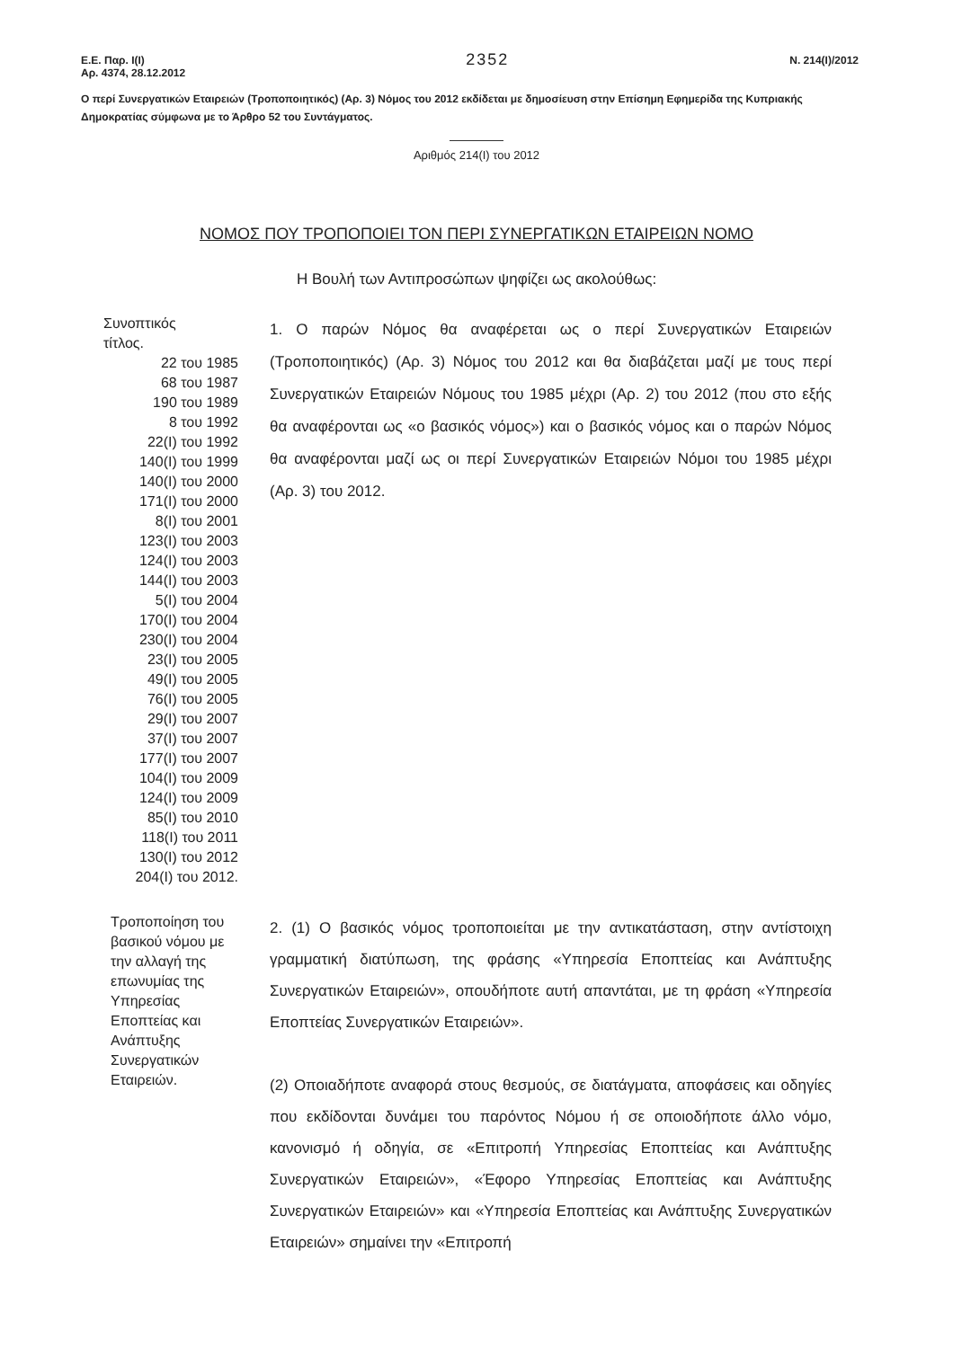Ε.Ε. Παρ. Ι(Ι)
Αρ. 4374, 28.12.2012
2352
Ν. 214(Ι)/2012
Ο περί Συνεργατικών Εταιρειών (Τροποποιητικός) (Αρ. 3) Νόμος του 2012 εκδίδεται με δημοσίευση στην Επίσημη Εφημερίδα της Κυπριακής Δημοκρατίας σύμφωνα με το Άρθρο 52 του Συντάγματος.
Αριθμός 214(Ι) του 2012
ΝΟΜΟΣ ΠΟΥ ΤΡΟΠΟΠΟΙΕΙ ΤΟΝ ΠΕΡΙ ΣΥΝΕΡΓΑΤΙΚΩΝ ΕΤΑΙΡΕΙΩΝ ΝΟΜΟ
Η Βουλή των Αντιπροσώπων ψηφίζει ως ακολούθως:
Συνοπτικός
τίτλος.
22 του 1985
68 του 1987
190 του 1989
8 του 1992
22(Ι) του 1992
140(Ι) του 1999
140(Ι) του 2000
171(Ι) του 2000
8(Ι) του 2001
123(Ι) του 2003
124(Ι) του 2003
144(Ι) του 2003
5(Ι) του 2004
170(Ι) του 2004
230(Ι) του 2004
23(Ι) του 2005
49(Ι) του 2005
76(Ι) του 2005
29(Ι) του 2007
37(Ι) του 2007
177(Ι) του 2007
104(Ι) του 2009
124(Ι) του 2009
85(Ι) του 2010
118(Ι) του 2011
130(Ι) του 2012
204(Ι) του 2012.
1. Ο παρών Νόμος θα αναφέρεται ως ο περί Συνεργατικών Εταιρειών (Τροποποιητικός) (Αρ. 3) Νόμος του 2012 και θα διαβάζεται μαζί με τους περί Συνεργατικών Εταιρειών Νόμους του 1985 μέχρι (Αρ. 2) του 2012 (που στο εξής θα αναφέρονται ως «ο βασικός νόμος») και ο βασικός νόμος και ο παρών Νόμος θα αναφέρονται μαζί ως οι περί Συνεργατικών Εταιρειών Νόμοι του 1985 μέχρι (Αρ. 3) του 2012.
Τροποποίηση του βασικού νόμου με την αλλαγή της επωνυμίας της Υπηρεσίας Εποπτείας και Ανάπτυξης Συνεργατικών Εταιρειών.
2. (1) Ο βασικός νόμος τροποποιείται με την αντικατάσταση, στην αντίστοιχη γραμματική διατύπωση, της φράσης «Υπηρεσία Εποπτείας και Ανάπτυξης Συνεργατικών Εταιρειών», οπουδήποτε αυτή απαντάται, με τη φράση «Υπηρεσία Εποπτείας Συνεργατικών Εταιρειών».
(2) Οποιαδήποτε αναφορά στους θεσμούς, σε διατάγματα, αποφάσεις και οδηγίες που εκδίδονται δυνάμει του παρόντος Νόμου ή σε οποιοδήποτε άλλο νόμο, κανονισμό ή οδηγία, σε «Επιτροπή Υπηρεσίας Εποπτείας και Ανάπτυξης Συνεργατικών Εταιρειών», «Έφορο Υπηρεσίας Εποπτείας και Ανάπτυξης Συνεργατικών Εταιρειών» και «Υπηρεσία Εποπτείας και Ανάπτυξης Συνεργατικών Εταιρειών» σημαίνει την «Επιτροπή